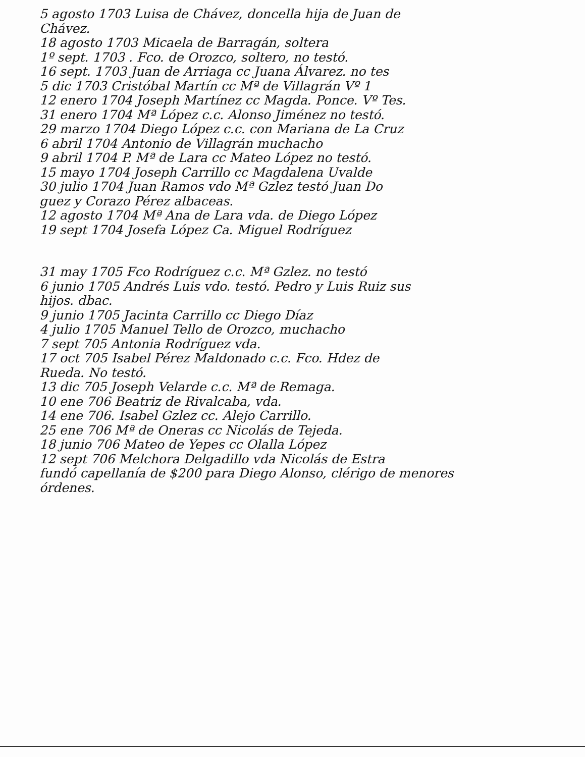5 agosto 1703 Luisa de Chávez, doncella hija de Juan de
Chávez.
18 agosto 1703 Micaela de Barragán, soltera
1º sept. 1703 . Fco. de Orozco, soltero, no testó.
16 sept. 1703 Juan de Arriaga cc Juana Álvarez. no tes
5 dic 1703 Cristóbal Martín cc Mª de Villagrán Vº 1
12 enero 1704 Joseph Martínez cc Magda. Ponce. Vº Tes.
31 enero 1704 Mª López c.c. Alonso Jiménez no testó.
29 marzo 1704 Diego López c.c. con Mariana de La Cruz
6 abril 1704 Antonio de Villagrán muchacho
9 abril 1704 P. Mª de Lara cc Mateo López no testó.
15 mayo 1704 Joseph Carrillo cc Magdalena Uvalde
30 julio 1704 Juan Ramos vdo Mª Gzlez testó Juan Do
guez y Corazo Pérez albaceas.
12 agosto 1704 Mª Ana de Lara vda. de Diego López
19 sept 1704 Josefa López Ca. Miguel Rodríguez
31 may 1705 Fco Rodríguez c.c. Mª Gzlez. no testó
6 junio 1705 Andrés Luis vdo. testó. Pedro y Luis Ruiz sus
hijos. dbac.
9 junio 1705 Jacinta Carrillo cc Diego Díaz
4 julio 1705 Manuel Tello de Orozco, muchacho
7 sept 705 Antonia Rodríguez vda.
17 oct 705 Isabel Pérez Maldonado c.c. Fco. Hdez de
Rueda. No testó.
13 dic 705 Joseph Velarde c.c. Mª de Remaga.
10 ene 706 Beatriz de Rivalcaba, vda.
14 ene 706. Isabel Gzlez cc. Alejo Carrillo.
25 ene 706 Mª de Oneras cc Nicolás de Tejeda.
18 junio 706 Mateo de Yepes cc Olalla López
12 sept 706 Melchora Delgadillo vda Nicolás de Estra
fundó capellanía de $200 para Diego Alonso, clérigo de menores
órdenes.